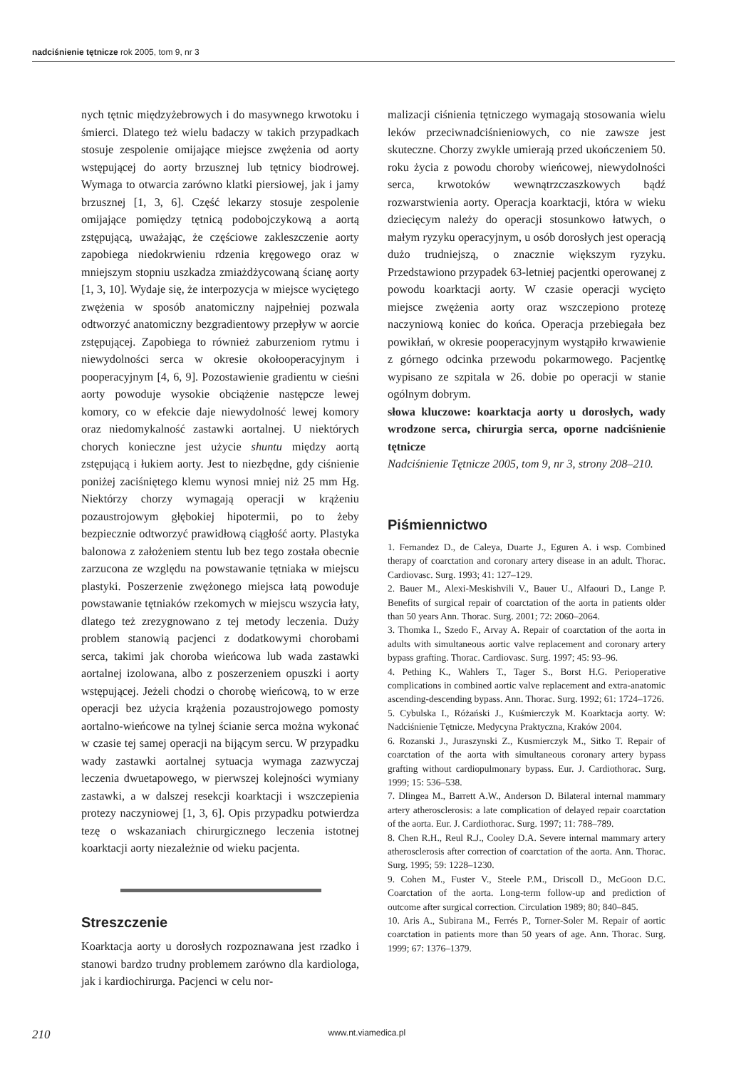nadciśnienie tętnicze rok 2005, tom 9, nr 3
nych tętnic międzyżebrowych i do masywnego krwotoku i śmierci. Dlatego też wielu badaczy w takich przypadkach stosuje zespolenie omijające miejsce zwężenia od aorty wstępującej do aorty brzusznej lub tętnicy biodrowej. Wymaga to otwarcia zarówno klatki piersiowej, jak i jamy brzusznej [1, 3, 6]. Część lekarzy stosuje zespolenie omijające pomiędzy tętnicą podobojczykową a aortą zstępującą, uważając, że częściowe zakleszczenie aorty zapobiega niedokrwieniu rdzenia kręgowego oraz w mniejszym stopniu uszkadza zmiażdżycowaną ścianę aorty [1, 3, 10]. Wydaje się, że interpozycja w miejsce wyciętego zwężenia w sposób anatomiczny najpełniej pozwala odtworzyć anatomiczny bezgradientowy przepływ w aorcie zstępującej. Zapobiega to również zaburzeniom rytmu i niewydolności serca w okresie okołooperacyjnym i pooperacyjnym [4, 6, 9]. Pozostawienie gradientu w cieśni aorty powoduje wysokie obciążenie następcze lewej komory, co w efekcie daje niewydolność lewej komory oraz niedomykalność zastawki aortalnej. U niektórych chorych konieczne jest użycie shuntu między aortą zstępującą i łukiem aorty. Jest to niezbędne, gdy ciśnienie poniżej zaciśniętego klemu wynosi mniej niż 25 mm Hg. Niektórzy chorzy wymagają operacji w krążeniu pozaustrojowym głębokiej hipotermii, po to żeby bezpiecznie odtworzyć prawidłową ciągłość aorty. Plastyka balonowa z założeniem stentu lub bez tego została obecnie zarzucona ze względu na powstawanie tętniaka w miejscu plastyki. Poszerzenie zwężonego miejsca łatą powoduje powstawanie tętniaków rzekomych w miejscu wszycia łaty, dlatego też zrezygnowano z tej metody leczenia. Duży problem stanowią pacjenci z dodatkowymi chorobami serca, takimi jak choroba wieńcowa lub wada zastawki aortalnej izolowana, albo z poszerzeniem opuszki i aorty wstępującej. Jeżeli chodzi o chorobę wieńcową, to w erze operacji bez użycia krążenia pozaustrojowego pomosty aortalno-wieńcowe na tylnej ścianie serca można wykonać w czasie tej samej operacji na bijącym sercu. W przypadku wady zastawki aortalnej sytuacja wymaga zazwyczaj leczenia dwuetapowego, w pierwszej kolejności wymiany zastawki, a w dalszej resekcji koarktacji i wszczepienia protezy naczyniowej [1, 3, 6]. Opis przypadku potwierdza tezę o wskazaniach chirurgicznego leczenia istotnej koarktacji aorty niezależnie od wieku pacjenta.
Streszczenie
Koarktacja aorty u dorosłych rozpoznawana jest rzadko i stanowi bardzo trudny problemem zarówno dla kardiologa, jak i kardiochirurga. Pacjenci w celu nor-
malizacji ciśnienia tętniczego wymagają stosowania wielu leków przeciwnadciśnieniowych, co nie zawsze jest skuteczne. Chorzy zwykle umierają przed ukończeniem 50. roku życia z powodu choroby wieńcowej, niewydolności serca, krwotoków wewnątrzczaszkowych bądź rozwarstwienia aorty. Operacja koarktacji, która w wieku dziecięcym należy do operacji stosunkowo łatwych, o małym ryzyku operacyjnym, u osób dorosłych jest operacją dużo trudniejszą, o znacznie większym ryzyku. Przedstawiono przypadek 63-letniej pacjentki operowanej z powodu koarktacji aorty. W czasie operacji wycięto miejsce zwężenia aorty oraz wszczepiono protezę naczyniową koniec do końca. Operacja przebiegała bez powikłań, w okresie pooperacyjnym wystąpiło krwawienie z górnego odcinka przewodu pokarmowego. Pacjentkę wypisano ze szpitala w 26. dobie po operacji w stanie ogólnym dobrym.
słowa kluczowe: koarktacja aorty u dorosłych, wady wrodzone serca, chirurgia serca, oporne nadciśnienie tętnicze
Nadciśnienie Tętnicze 2005, tom 9, nr 3, strony 208–210.
Piśmiennictwo
1. Fernandez D., de Caleya, Duarte J., Eguren A. i wsp. Combined therapy of coarctation and coronary artery disease in an adult. Thorac. Cardiovasc. Surg. 1993; 41: 127–129.
2. Bauer M., Alexi-Meskishvili V., Bauer U., Alfaouri D., Lange P. Benefits of surgical repair of coarctation of the aorta in patients older than 50 years Ann. Thorac. Surg. 2001; 72: 2060–2064.
3. Thomka I., Szedo F., Arvay A. Repair of coarctation of the aorta in adults with simultaneous aortic valve replacement and coronary artery bypass grafting. Thorac. Cardiovasc. Surg. 1997; 45: 93–96.
4. Pething K., Wahlers T., Tager S., Borst H.G. Perioperative complications in combined aortic valve replacement and extra-anatomic ascending-descending bypass. Ann. Thorac. Surg. 1992; 61: 1724–1726.
5. Cybulska I., Różański J., Kuśmierczyk M. Koarktacja aorty. W: Nadciśnienie Tętnicze. Medycyna Praktyczna, Kraków 2004.
6. Rozanski J., Juraszynski Z., Kusmierczyk M., Sitko T. Repair of coarctation of the aorta with simultaneous coronary artery bypass grafting without cardiopulmonary bypass. Eur. J. Cardiothorac. Surg. 1999; 15: 536–538.
7. Dlingea M., Barrett A.W., Anderson D. Bilateral internal mammary artery atherosclerosis: a late complication of delayed repair coarctation of the aorta. Eur. J. Cardiothorac. Surg. 1997; 11: 788–789.
8. Chen R.H., Reul R.J., Cooley D.A. Severe internal mammary artery atherosclerosis after correction of coarctation of the aorta. Ann. Thorac. Surg. 1995; 59: 1228–1230.
9. Cohen M., Fuster V., Steele P.M., Driscoll D., McGoon D.C. Coarctation of the aorta. Long-term follow-up and prediction of outcome after surgical correction. Circulation 1989; 80; 840–845.
10. Aris A., Subirana M., Ferrés P., Torner-Soler M. Repair of aortic coarctation in patients more than 50 years of age. Ann. Thorac. Surg. 1999; 67: 1376–1379.
210 www.nt.viamedica.pl